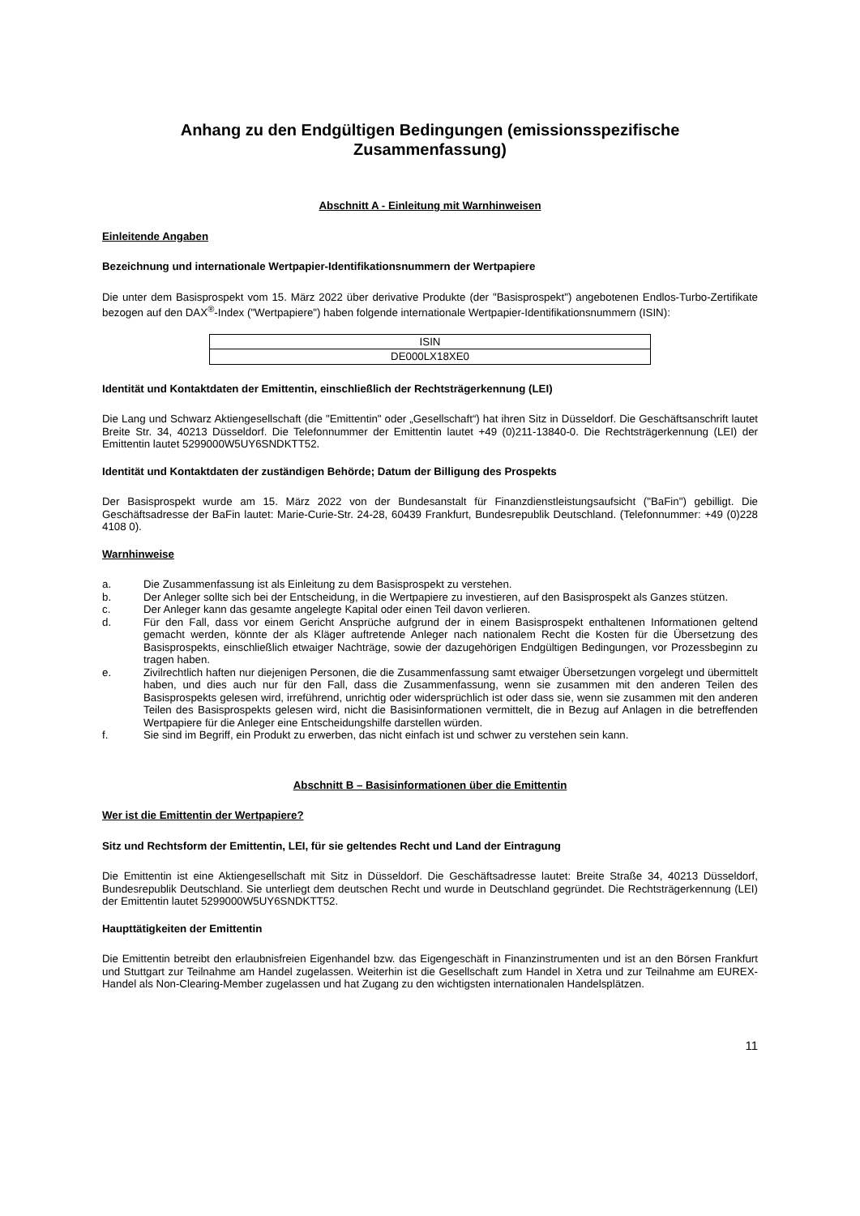Anhang zu den Endgültigen Bedingungen (emissionsspezifische Zusammenfassung)
Abschnitt A - Einleitung mit Warnhinweisen
Einleitende Angaben
Bezeichnung und internationale Wertpapier-Identifikationsnummern der Wertpapiere
Die unter dem Basisprospekt vom 15. März 2022 über derivative Produkte (der "Basisprospekt") angebotenen Endlos-Turbo-Zertifikate bezogen auf den DAX<sup>®</sup>-Index ("Wertpapiere") haben folgende internationale Wertpapier-Identifikationsnummern (ISIN):
| ISIN |
| DE000LX18XE0 |
Identität und Kontaktdaten der Emittentin, einschließlich der Rechtsträgerkennung (LEI)
Die Lang und Schwarz Aktiengesellschaft (die "Emittentin" oder „Gesellschaft“) hat ihren Sitz in Düsseldorf. Die Geschäftsanschrift lautet Breite Str. 34, 40213 Düsseldorf. Die Telefonnummer der Emittentin lautet +49 (0)211-13840-0. Die Rechtsträgerkennung (LEI) der Emittentin lautet 5299000W5UY6SNDKTT52.
Identität und Kontaktdaten der zuständigen Behörde; Datum der Billigung des Prospekts
Der Basisprospekt wurde am 15. März 2022 von der Bundesanstalt für Finanzdienstleistungsaufsicht ("BaFin") gebilligt. Die Geschäftsadresse der BaFin lautet: Marie-Curie-Str. 24-28, 60439 Frankfurt, Bundesrepublik Deutschland. (Telefonnummer: +49 (0)228 4108 0).
Warnhinweise
a. Die Zusammenfassung ist als Einleitung zu dem Basisprospekt zu verstehen.
b. Der Anleger sollte sich bei der Entscheidung, in die Wertpapiere zu investieren, auf den Basisprospekt als Ganzes stützen.
c. Der Anleger kann das gesamte angelegte Kapital oder einen Teil davon verlieren.
d. Für den Fall, dass vor einem Gericht Ansprüche aufgrund der in einem Basisprospekt enthaltenen Informationen geltend gemacht werden, könnte der als Kläger auftretende Anleger nach nationalem Recht die Kosten für die Übersetzung des Basisprospekts, einschließlich etwaiger Nachträge, sowie der dazugehörigen Endgültigen Bedingungen, vor Prozessbeginn zu tragen haben.
e. Zivilrechtlich haften nur diejenigen Personen, die die Zusammenfassung samt etwaiger Übersetzungen vorgelegt und übermittelt haben, und dies auch nur für den Fall, dass die Zusammenfassung, wenn sie zusammen mit den anderen Teilen des Basisprospekts gelesen wird, irreführend, unrichtig oder widersprüchlich ist oder dass sie, wenn sie zusammen mit den anderen Teilen des Basisprospekts gelesen wird, nicht die Basisinformationen vermittelt, die in Bezug auf Anlagen in die betreffenden Wertpapiere für die Anleger eine Entscheidungshilfe darstellen würden.
f. Sie sind im Begriff, ein Produkt zu erwerben, das nicht einfach ist und schwer zu verstehen sein kann.
Abschnitt B – Basisinformationen über die Emittentin
Wer ist die Emittentin der Wertpapiere?
Sitz und Rechtsform der Emittentin, LEI, für sie geltendes Recht und Land der Eintragung
Die Emittentin ist eine Aktiengesellschaft mit Sitz in Düsseldorf. Die Geschäftsadresse lautet: Breite Straße 34, 40213 Düsseldorf, Bundesrepublik Deutschland. Sie unterliegt dem deutschen Recht und wurde in Deutschland gegründet. Die Rechtsträgerkennung (LEI) der Emittentin lautet 5299000W5UY6SNDKTT52.
Haupttätigkeiten der Emittentin
Die Emittentin betreibt den erlaubnisfreien Eigenhandel bzw. das Eigengeschäft in Finanzinstrumenten und ist an den Börsen Frankfurt und Stuttgart zur Teilnahme am Handel zugelassen. Weiterhin ist die Gesellschaft zum Handel in Xetra und zur Teilnahme am EUREX-Handel als Non-Clearing-Member zugelassen und hat Zugang zu den wichtigsten internationalen Handelsplätzen.
11